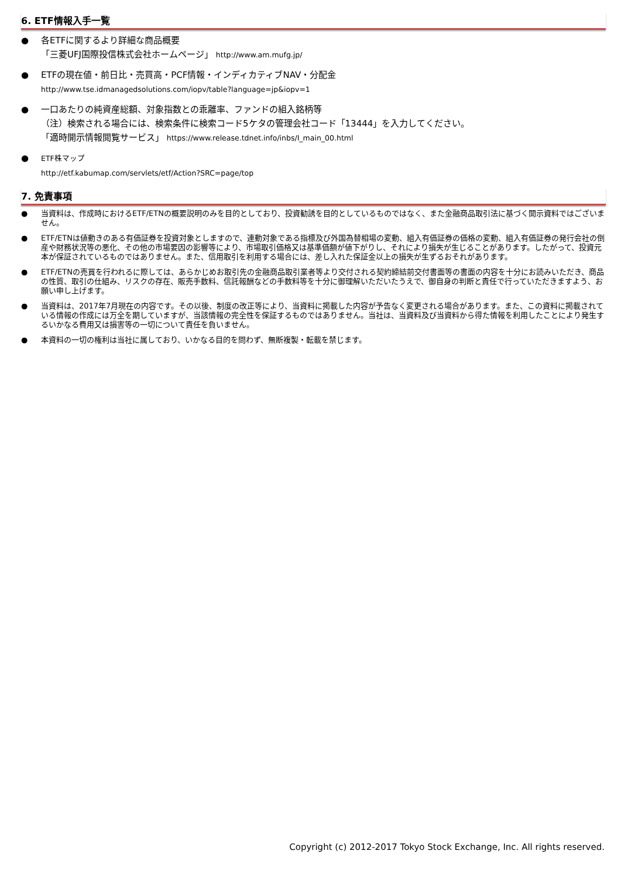6. ETF情報入手一覧
● 各ETFに関するより詳細な商品概要
「三菱UFJ国際投信株式会社ホームページ」 http://www.am.mufg.jp/
● ETFの現在値・前日比・売買高・PCF情報・インディカティブNAV・分配金
http://www.tse.idmanagedsolutions.com/iopv/table?language=jp&iopv=1
● 一口あたりの純資産総額、対象指数との乖離率、ファンドの組入銘柄等
（注）検索される場合には、検索条件に検索コード5ケタの管理会社コード「13444」を入力してください。
「適時開示情報閲覧サービス」 https://www.release.tdnet.info/inbs/I_main_00.html
● ETF株マップ
http://etf.kabumap.com/servlets/etf/Action?SRC=page/top
7. 免責事項
● 当資料は、作成時におけるETF/ETNの概要説明のみを目的としており、投資勧誘を目的としているものではなく、また金融商品取引法に基づく開示資料ではございません。
● ETF/ETNは値動きのある有価証券を投資対象としますので、連動対象である指標及び外国為替相場の変動、組入有価証券の価格の変動、組入有価証券の発行会社の倒産や財務状況等の悪化、その他の市場要因の影響等により、市場取引価格又は基準価額が値下がりし、それにより損失が生じることがあります。したがって、投資元本が保証されているものではありません。また、信用取引を利用する場合には、差し入れた保証金以上の損失が生ずるおそれがあります。
● ETF/ETNの売買を行われるに際しては、あらかじめお取引先の金融商品取引業者等より交付される契約締結前交付書面等の書面の内容を十分にお読みいただき、商品の性質、取引の仕組み、リスクの存在、販売手数料、信託報酬などの手数料等を十分に御理解いただいたうえで、御自身の判断と責任で行っていただきますよう、お願い申し上げます。
● 当資料は、2017年7月現在の内容です。その以後、制度の改正等により、当資料に掲載した内容が予告なく変更される場合があります。また、この資料に掲載されている情報の作成には万全を期していますが、当該情報の完全性を保証するものではありません。当社は、当資料及び当資料から得た情報を利用したことにより発生するいかなる費用又は損害等の一切について責任を負いません。
● 本資料の一切の権利は当社に属しており、いかなる目的を問わず、無断複製・転載を禁じます。
Copyright (c) 2012-2017 Tokyo Stock Exchange, Inc. All rights reserved.